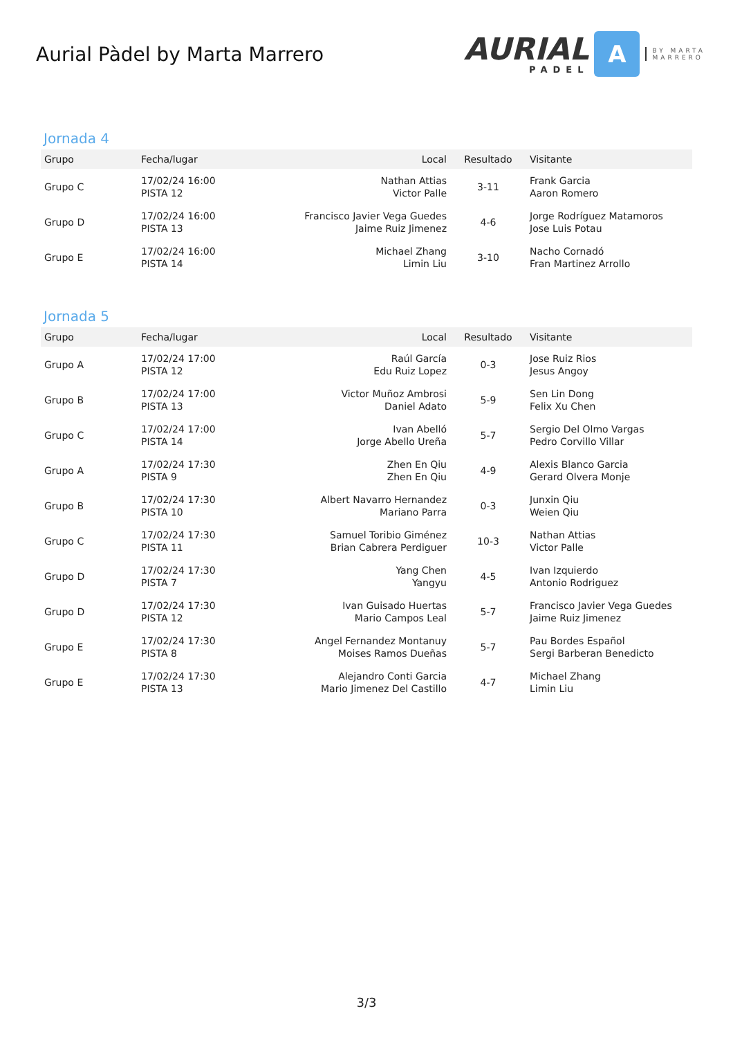Aurial Pàdel by Marta Marrero
AURIAL
PADEL
A
BY MARTA
MARRERO
Jornada 4
| Grupo | Fecha/lugar | Local | Resultado | Visitante |
| --- | --- | --- | --- | --- |
| Grupo C | 17/02/24 16:00 PISTA 12 | Nathan Attias Victor Palle | 3-11 | Frank Garcia Aaron Romero |
| Grupo D | 17/02/24 16:00 PISTA 13 | Francisco Javier Vega Guedes Jaime Ruiz Jimenez | 4-6 | Jorge Rodríguez Matamoros Jose Luis Potau |
| Grupo E | 17/02/24 16:00 PISTA 14 | Michael Zhang Limin Liu | 3-10 | Nacho Cornadó Fran Martinez Arrollo |
Jornada 5
| Grupo | Fecha/lugar | Local | Resultado | Visitante |
| --- | --- | --- | --- | --- |
| Grupo A | 17/02/24 17:00 PISTA 12 | Raúl García Edu Ruiz Lopez | 0-3 | Jose Ruiz Rios Jesus Angoy |
| Grupo B | 17/02/24 17:00 PISTA 13 | Victor Muñoz Ambrosi Daniel Adato | 5-9 | Sen Lin Dong Felix Xu Chen |
| Grupo C | 17/02/24 17:00 PISTA 14 | Ivan Abelló Jorge Abello Ureña | 5-7 | Sergio Del Olmo Vargas Pedro Corvillo Villar |
| Grupo A | 17/02/24 17:30 PISTA 9 | Zhen En Qiu Zhen En Qiu | 4-9 | Alexis Blanco Garcia Gerard Olvera Monje |
| Grupo B | 17/02/24 17:30 PISTA 10 | Albert Navarro Hernandez Mariano Parra | 0-3 | Junxin Qiu Weien Qiu |
| Grupo C | 17/02/24 17:30 PISTA 11 | Samuel Toribio Giménez Brian Cabrera Perdiguer | 10-3 | Nathan Attias Victor Palle |
| Grupo D | 17/02/24 17:30 PISTA 7 | Yang Chen Yangyu | 4-5 | Ivan Izquierdo Antonio Rodriguez |
| Grupo D | 17/02/24 17:30 PISTA 12 | Ivan Guisado Huertas Mario Campos Leal | 5-7 | Francisco Javier Vega Guedes Jaime Ruiz Jimenez |
| Grupo E | 17/02/24 17:30 PISTA 8 | Angel Fernandez Montanuy Moises Ramos Dueñas | 5-7 | Pau Bordes Español Sergi Barberan Benedicto |
| Grupo E | 17/02/24 17:30 PISTA 13 | Alejandro Conti Garcia Mario Jimenez Del Castillo | 4-7 | Michael Zhang Limin Liu |
3/3